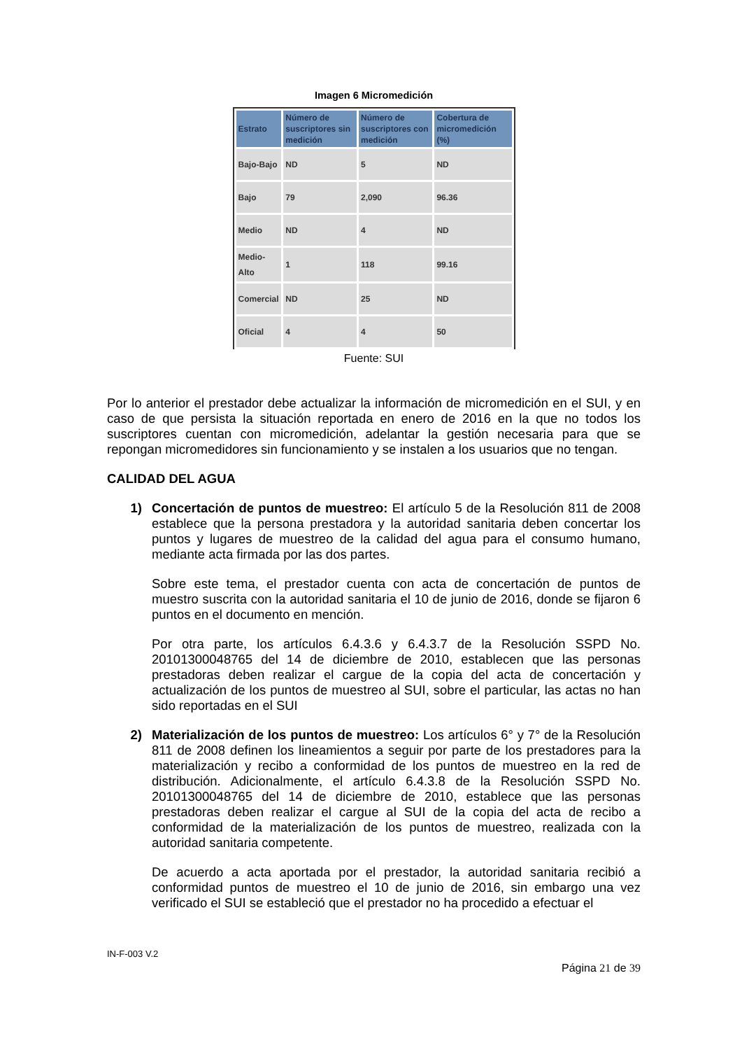Imagen 6 Micromedición
| Estrato | Número de suscriptores sin medición | Número de suscriptores con medición | Cobertura de micromedición (%) |
| --- | --- | --- | --- |
| Bajo-Bajo | ND | 5 | ND |
| Bajo | 79 | 2,090 | 96.36 |
| Medio | ND | 4 | ND |
| Medio-Alto | 1 | 118 | 99.16 |
| Comercial | ND | 25 | ND |
| Oficial | 4 | 4 | 50 |
Fuente: SUI
Por lo anterior el prestador debe actualizar la información de micromedición en el SUI, y en caso de que persista la situación reportada en enero de 2016 en la que no todos los suscriptores cuentan con micromedición, adelantar la gestión necesaria para que se repongan micromedidores sin funcionamiento y se instalen a los usuarios que no tengan.
CALIDAD DEL AGUA
1) Concertación de puntos de muestreo: El artículo 5 de la Resolución 811 de 2008 establece que la persona prestadora y la autoridad sanitaria deben concertar los puntos y lugares de muestreo de la calidad del agua para el consumo humano, mediante acta firmada por las dos partes.
Sobre este tema, el prestador cuenta con acta de concertación de puntos de muestro suscrita con la autoridad sanitaria el 10 de junio de 2016, donde se fijaron 6 puntos en el documento en mención.
Por otra parte, los artículos 6.4.3.6 y 6.4.3.7 de la Resolución SSPD No. 20101300048765 del 14 de diciembre de 2010, establecen que las personas prestadoras deben realizar el cargue de la copia del acta de concertación y actualización de los puntos de muestreo al SUI, sobre el particular, las actas no han sido reportadas en el SUI
2) Materialización de los puntos de muestreo: Los artículos 6° y 7° de la Resolución 811 de 2008 definen los lineamientos a seguir por parte de los prestadores para la materialización y recibo a conformidad de los puntos de muestreo en la red de distribución. Adicionalmente, el artículo 6.4.3.8 de la Resolución SSPD No. 20101300048765 del 14 de diciembre de 2010, establece que las personas prestadoras deben realizar el cargue al SUI de la copia del acta de recibo a conformidad de la materialización de los puntos de muestreo, realizada con la autoridad sanitaria competente.
De acuerdo a acta aportada por el prestador, la autoridad sanitaria recibió a conformidad puntos de muestreo el 10 de junio de 2016, sin embargo una vez verificado el SUI se estableció que el prestador no ha procedido a efectuar el
IN-F-003 V.2
Página 21 de 39